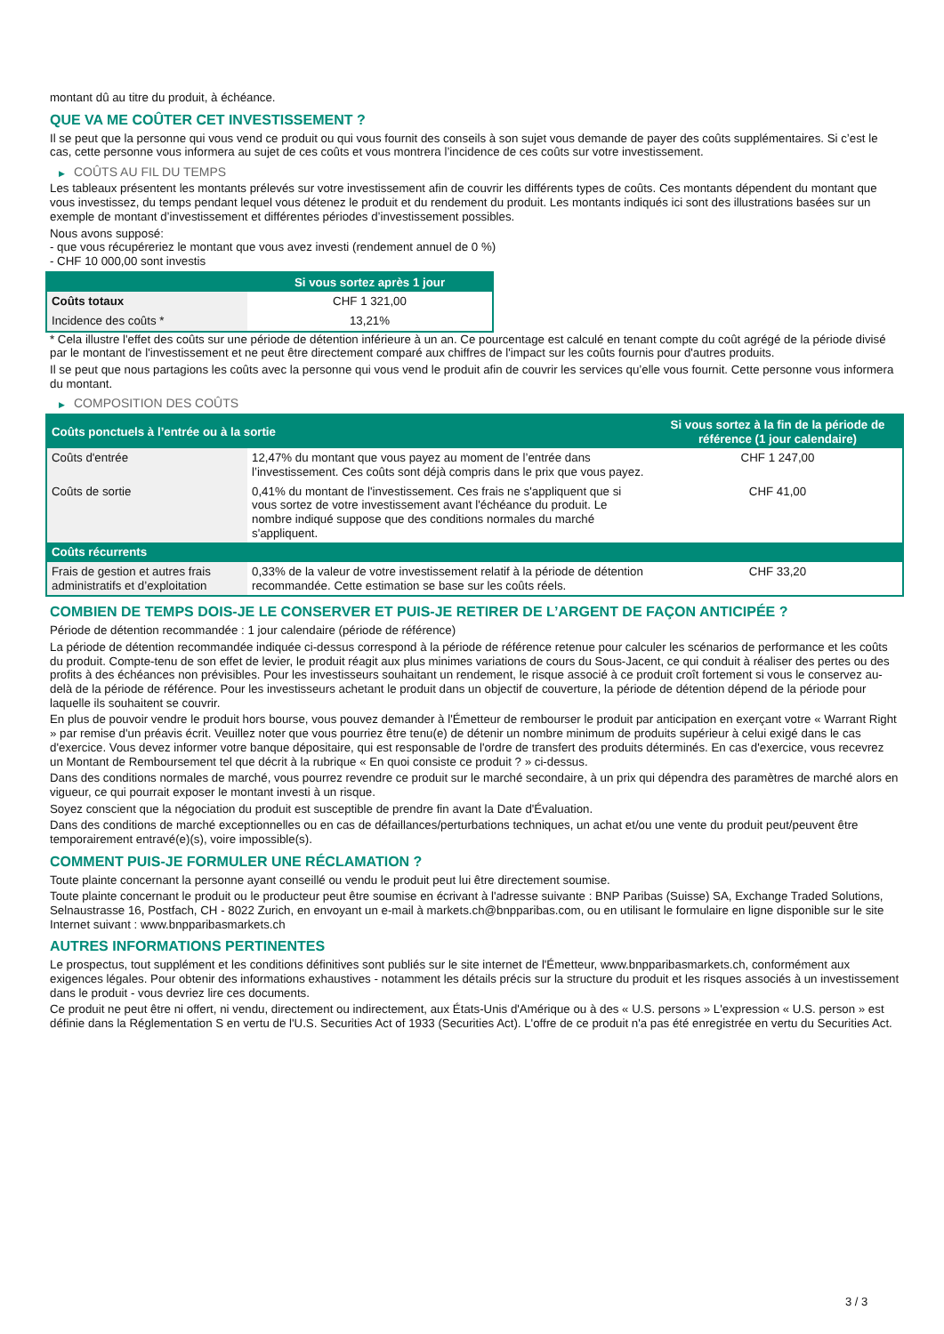montant dû au titre du produit, à échéance.
QUE VA ME COÛTER CET INVESTISSEMENT ?
Il se peut que la personne qui vous vend ce produit ou qui vous fournit des conseils à son sujet vous demande de payer des coûts supplémentaires. Si c’est le cas, cette personne vous informera au sujet de ces coûts et vous montrera l’incidence de ces coûts sur votre investissement.
▶ COÛTS AU FIL DU TEMPS
Les tableaux présentent les montants prélevés sur votre investissement afin de couvrir les différents types de coûts. Ces montants dépendent du montant que vous investissez, du temps pendant lequel vous détenez le produit et du rendement du produit. Les montants indiqués ici sont des illustrations basées sur un exemple de montant d’investissement et différentes périodes d’investissement possibles.
Nous avons supposé:
- que vous récupéreriez le montant que vous avez investi (rendement annuel de 0 %)
- CHF 10 000,00 sont investis
| | Si vous sortez après 1 jour |
| --- | --- |
| Coûts totaux | CHF 1 321,00 |
| Incidence des coûts * | 13,21% |
* Cela illustre l'effet des coûts sur une période de détention inférieure à un an. Ce pourcentage est calculé en tenant compte du coût agrégé de la période divisé par le montant de l'investissement et ne peut être directement comparé aux chiffres de l'impact sur les coûts fournis pour d'autres produits.
Il se peut que nous partagions les coûts avec la personne qui vous vend le produit afin de couvrir les services qu’elle vous fournit. Cette personne vous informera du montant.
▶ COMPOSITION DES COÛTS
| Coûts ponctuels à l’entrée ou à la sortie | | Si vous sortez à la fin de la période de référence (1 jour calendaire) |
| --- | --- | --- |
| Coûts d'entrée | 12,47% du montant que vous payez au moment de l’entrée dans l’investissement. Ces coûts sont déjà compris dans le prix que vous payez. | CHF 1 247,00 |
| Coûts de sortie | 0,41% du montant de l'investissement. Ces frais ne s'appliquent que si vous sortez de votre investissement avant l'échéance du produit. Le nombre indiqué suppose que des conditions normales du marché s'appliquent. | CHF 41,00 |
| Coûts récurrents | | |
| Frais de gestion et autres frais administratifs et d’exploitation | 0,33% de la valeur de votre investissement relatif à la période de détention recommandée. Cette estimation se base sur les coûts réels. | CHF 33,20 |
COMBIEN DE TEMPS DOIS-JE LE CONSERVER ET PUIS-JE RETIRER DE L’ARGENT DE FAÇON ANTICIPÉE ?
Période de détention recommandée : 1 jour calendaire (période de référence)
La période de détention recommandée indiquée ci-dessus correspond à la période de référence retenue pour calculer les scénarios de performance et les coûts du produit. Compte-tenu de son effet de levier, le produit réagit aux plus minimes variations de cours du Sous-Jacent, ce qui conduit à réaliser des pertes ou des profits à des échéances non prévisibles. Pour les investisseurs souhaitant un rendement, le risque associé à ce produit croît fortement si vous le conservez au-delà de la période de référence. Pour les investisseurs achetant le produit dans un objectif de couverture, la période de détention dépend de la période pour laquelle ils souhaitent se couvrir.
En plus de pouvoir vendre le produit hors bourse, vous pouvez demander à l'Émetteur de rembourser le produit par anticipation en exerçant votre « Warrant Right » par remise d'un préavis écrit. Veuillez noter que vous pourriez être tenu(e) de détenir un nombre minimum de produits supérieur à celui exigé dans le cas d'exercice. Vous devez informer votre banque dépositaire, qui est responsable de l'ordre de transfert des produits déterminés. En cas d'exercice, vous recevrez un Montant de Remboursement tel que décrit à la rubrique « En quoi consiste ce produit ? » ci-dessus.
Dans des conditions normales de marché, vous pourrez revendre ce produit sur le marché secondaire, à un prix qui dépendra des paramètres de marché alors en vigueur, ce qui pourrait exposer le montant investi à un risque.
Soyez conscient que la négociation du produit est susceptible de prendre fin avant la Date d'Évaluation.
Dans des conditions de marché exceptionnelles ou en cas de défaillances/perturbations techniques, un achat et/ou une vente du produit peut/peuvent être temporairement entravé(e)(s), voire impossible(s).
COMMENT PUIS-JE FORMULER UNE RÉCLAMATION ?
Toute plainte concernant la personne ayant conseillé ou vendu le produit peut lui être directement soumise.
Toute plainte concernant le produit ou le producteur peut être soumise en écrivant à l'adresse suivante : BNP Paribas (Suisse) SA, Exchange Traded Solutions, Selnaustrasse 16, Postfach, CH - 8022 Zurich, en envoyant un e-mail à markets.ch@bnpparibas.com, ou en utilisant le formulaire en ligne disponible sur le site Internet suivant : www.bnpparibasmarkets.ch
AUTRES INFORMATIONS PERTINENTES
Le prospectus, tout supplément et les conditions définitives sont publiés sur le site internet de l'Émetteur, www.bnpparibasmarkets.ch, conformément aux exigences légales. Pour obtenir des informations exhaustives - notamment les détails précis sur la structure du produit et les risques associés à un investissement dans le produit - vous devriez lire ces documents.
Ce produit ne peut être ni offert, ni vendu, directement ou indirectement, aux États-Unis d'Amérique ou à des « U.S. persons » L'expression « U.S. person » est définie dans la Réglementation S en vertu de l'U.S. Securities Act of 1933 (Securities Act). L'offre de ce produit n'a pas été enregistrée en vertu du Securities Act.
3 / 3